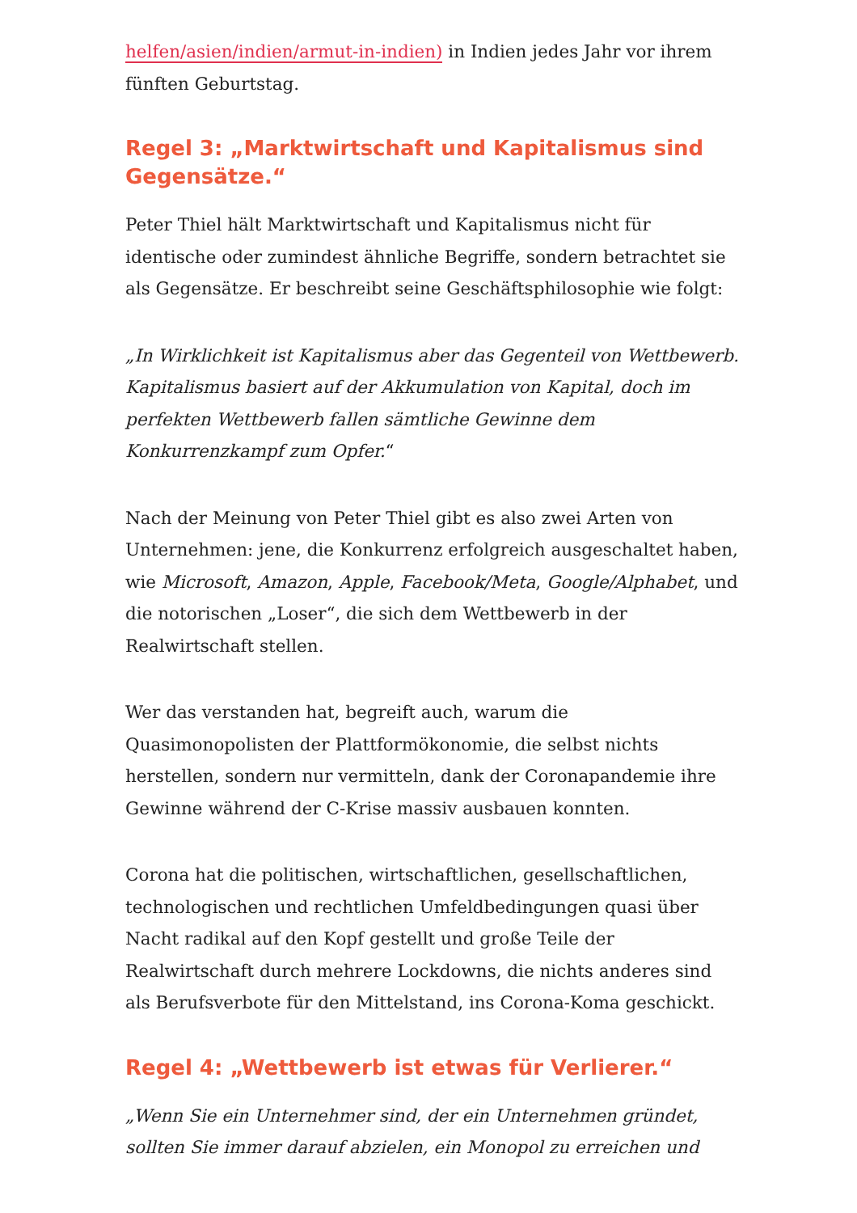helfen/asien/indien/armut-in-indien) in Indien jedes Jahr vor ihrem fünften Geburtstag.
Regel 3: „Marktwirtschaft und Kapitalismus sind Gegensätze.“
Peter Thiel hält Marktwirtschaft und Kapitalismus nicht für identische oder zumindest ähnliche Begriffe, sondern betrachtet sie als Gegensätze. Er beschreibt seine Geschäftsphilosophie wie folgt:
„In Wirklichkeit ist Kapitalismus aber das Gegenteil von Wettbewerb. Kapitalismus basiert auf der Akkumulation von Kapital, doch im perfekten Wettbewerb fallen sämtliche Gewinne dem Konkurrenzkampf zum Opfer.“
Nach der Meinung von Peter Thiel gibt es also zwei Arten von Unternehmen: jene, die Konkurrenz erfolgreich ausgeschaltet haben, wie Microsoft, Amazon, Apple, Facebook/Meta, Google/Alphabet, und die notorischen „Loser“, die sich dem Wettbewerb in der Realwirtschaft stellen.
Wer das verstanden hat, begreift auch, warum die Quasimonopolisten der Plattformökonomie, die selbst nichts herstellen, sondern nur vermitteln, dank der Coronapandemie ihre Gewinne während der C-Krise massiv ausbauen konnten.
Corona hat die politischen, wirtschaftlichen, gesellschaftlichen, technologischen und rechtlichen Umfeldbedingungen quasi über Nacht radikal auf den Kopf gestellt und große Teile der Realwirtschaft durch mehrere Lockdowns, die nichts anderes sind als Berufsverbote für den Mittelstand, ins Corona-Koma geschickt.
Regel 4: „Wettbewerb ist etwas für Verlierer.“
„Wenn Sie ein Unternehmer sind, der ein Unternehmen gründet, sollten Sie immer darauf abzielen, ein Monopol zu erreichen und